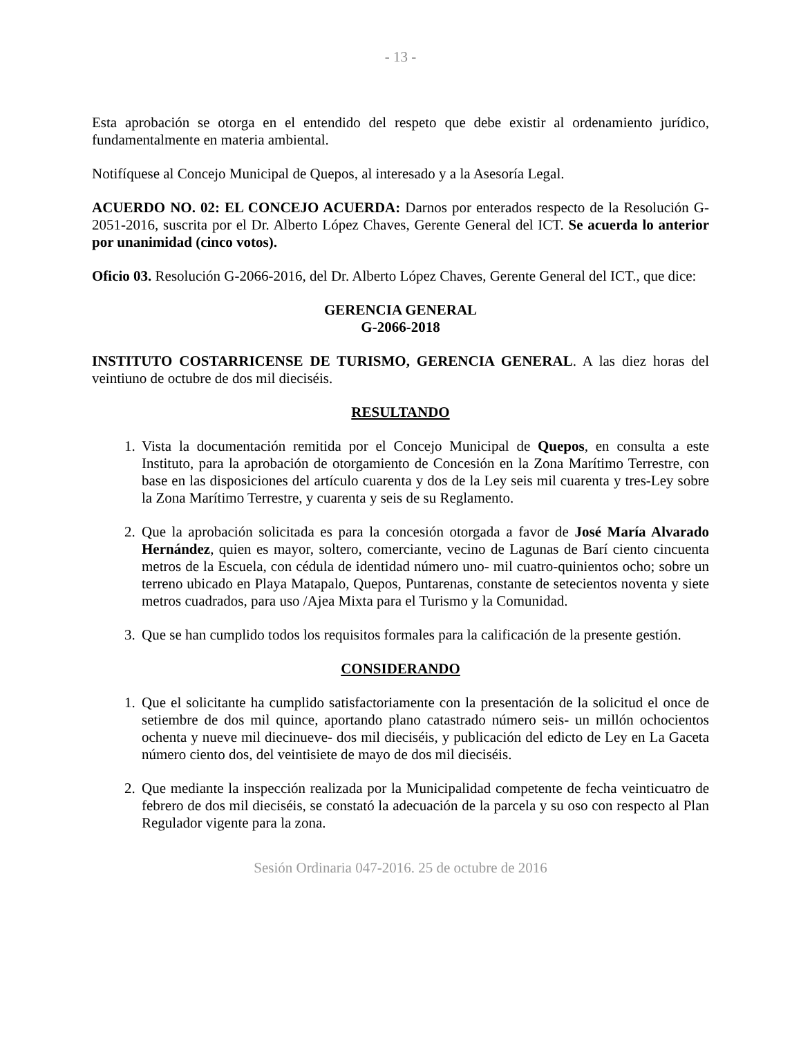- 13 -
Esta aprobación se otorga en el entendido del respeto que debe existir al ordenamiento jurídico, fundamentalmente en materia ambiental.
Notifíquese al Concejo Municipal de Quepos, al interesado y a la Asesoría Legal.
ACUERDO NO. 02: EL CONCEJO ACUERDA: Darnos por enterados respecto de la Resolución G-2051-2016, suscrita por el Dr. Alberto López Chaves, Gerente General del ICT. Se acuerda lo anterior por unanimidad (cinco votos).
Oficio 03. Resolución G-2066-2016, del Dr. Alberto López Chaves, Gerente General del ICT., que dice:
GERENCIA GENERAL
G-2066-2018
INSTITUTO COSTARRICENSE DE TURISMO, GERENCIA GENERAL. A las diez horas del veintiuno de octubre de dos mil dieciséis.
RESULTANDO
1. Vista la documentación remitida por el Concejo Municipal de Quepos, en consulta a este Instituto, para la aprobación de otorgamiento de Concesión en la Zona Marítimo Terrestre, con base en las disposiciones del artículo cuarenta y dos de la Ley seis mil cuarenta y tres-Ley sobre la Zona Marítimo Terrestre, y cuarenta y seis de su Reglamento.
2. Que la aprobación solicitada es para la concesión otorgada a favor de José María Alvarado Hernández, quien es mayor, soltero, comerciante, vecino de Lagunas de Barí ciento cincuenta metros de la Escuela, con cédula de identidad número uno- mil cuatro-quinientos ocho; sobre un terreno ubicado en Playa Matapalo, Quepos, Puntarenas, constante de setecientos noventa y siete metros cuadrados, para uso /Ajea Mixta para el Turismo y la Comunidad.
3. Que se han cumplido todos los requisitos formales para la calificación de la presente gestión.
CONSIDERANDO
1. Que el solicitante ha cumplido satisfactoriamente con la presentación de la solicitud el once de setiembre de dos mil quince, aportando plano catastrado número seis- un millón ochocientos ochenta y nueve mil diecinueve- dos mil dieciséis, y publicación del edicto de Ley en La Gaceta número ciento dos, del veintisiete de mayo de dos mil dieciséis.
2. Que mediante la inspección realizada por la Municipalidad competente de fecha veinticuatro de febrero de dos mil dieciséis, se constató la adecuación de la parcela y su oso con respecto al Plan Regulador vigente para la zona.
Sesión Ordinaria 047-2016. 25 de octubre de 2016